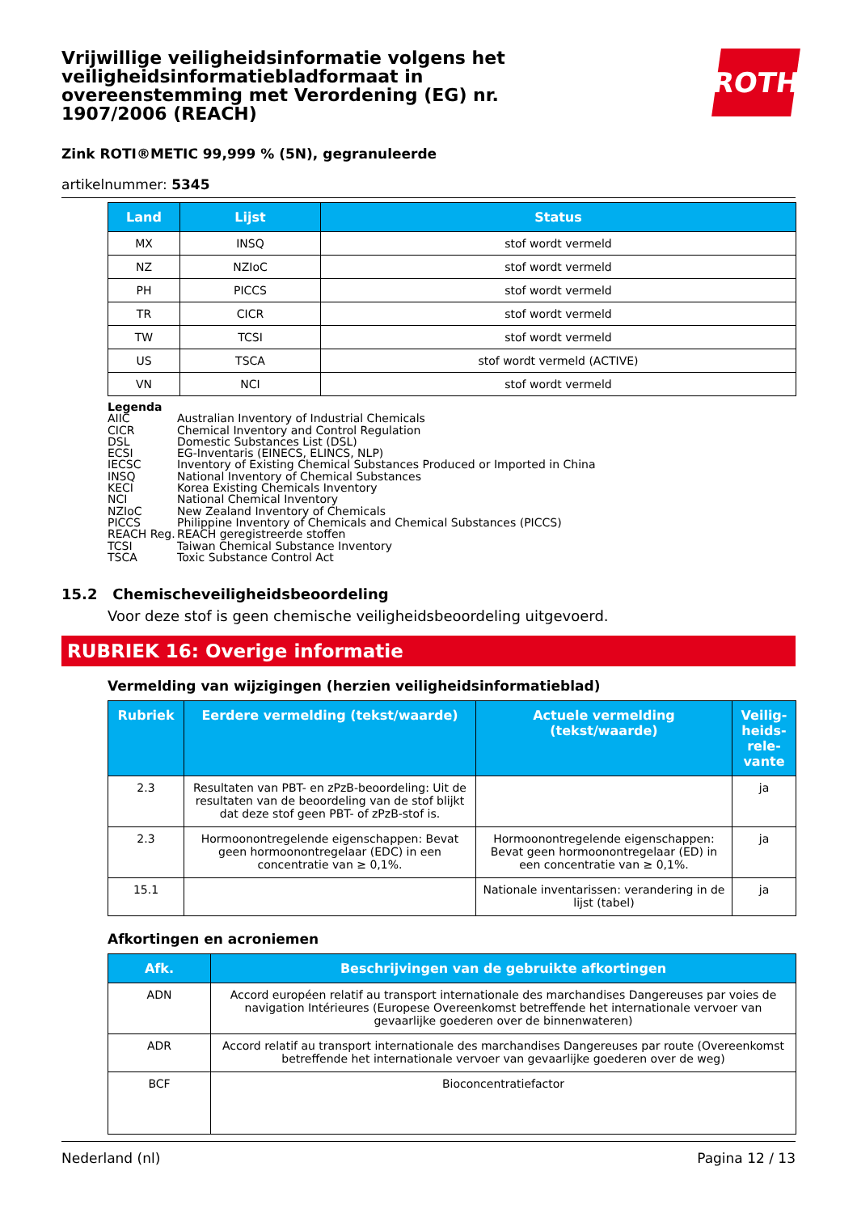Vrijwillige veiligheidsinformatie volgens het veiligheidsinformatiebladformaat in overeenstemming met Verordening (EG) nr. 1907/2006 (REACH)
ROTH
Zink ROTI®METIC 99,999 % (5N), gegranuleerde
artikelnummer: 5345
| Land | Lijst | Status |
| --- | --- | --- |
| MX | INSQ | stof wordt vermeld |
| NZ | NZIoC | stof wordt vermeld |
| PH | PICCS | stof wordt vermeld |
| TR | CICR | stof wordt vermeld |
| TW | TCSI | stof wordt vermeld |
| US | TSCA | stof wordt vermeld (ACTIVE) |
| VN | NCI | stof wordt vermeld |
Legenda
AIIC Australian Inventory of Industrial Chemicals
CICR Chemical Inventory and Control Regulation
DSL Domestic Substances List (DSL)
ECSI EG-Inventaris (EINECS, ELINCS, NLP)
IECSC Inventory of Existing Chemical Substances Produced or Imported in China
INSQ National Inventory of Chemical Substances
KECI Korea Existing Chemicals Inventory
NCI National Chemical Inventory
NZIoC New Zealand Inventory of Chemicals
PICCS Philippine Inventory of Chemicals and Chemical Substances (PICCS)
REACH Reg. REACH geregistreerde stoffen
TCSI Taiwan Chemical Substance Inventory
TSCA Toxic Substance Control Act
15.2 Chemischeveiligheidsbeoordeling
Voor deze stof is geen chemische veiligheidsbeoordeling uitgevoerd.
RUBRIEK 16: Overige informatie
Vermelding van wijzigingen (herzien veiligheidsinformatieblad)
| Rubriek | Eerdere vermelding (tekst/waarde) | Actuele vermelding (tekst/waarde) | Veilig-heids-rele-vante |
| --- | --- | --- | --- |
| 2.3 | Resultaten van PBT- en zPzB-beoordeling: Uit de resultaten van de beoordeling van de stof blijkt dat deze stof geen PBT- of zPzB-stof is. | | ja |
| 2.3 | Hormoonontregelende eigenschappen: Bevat geen hormoonontregelaar (EDC) in een concentratie van ≥ 0,1%. | Hormoonontregelende eigenschappen: Bevat geen hormoonontregelaar (ED) in een concentratie van ≥ 0,1%. | ja |
| 15.1 | | Nationale inventarissen: verandering in de lijst (tabel) | ja |
Afkortingen en acroniemen
| Afk. | Beschrijvingen van de gebruikte afkortingen |
| --- | --- |
| ADN | Accord européen relatif au transport internationale des marchandises Dangereuses par voies de navigation Intérieures (Europese Overeenkomst betreffende het internationale vervoer van gevaarlijke goederen over de binnenwateren) |
| ADR | Accord relatif au transport internationale des marchandises Dangereuses par route (Overeenkomst betreffende het internationale vervoer van gevaarlijke goederen over de weg) |
| BCF | Bioconcentratiefactor |
Nederland (nl) Pagina 12 / 13